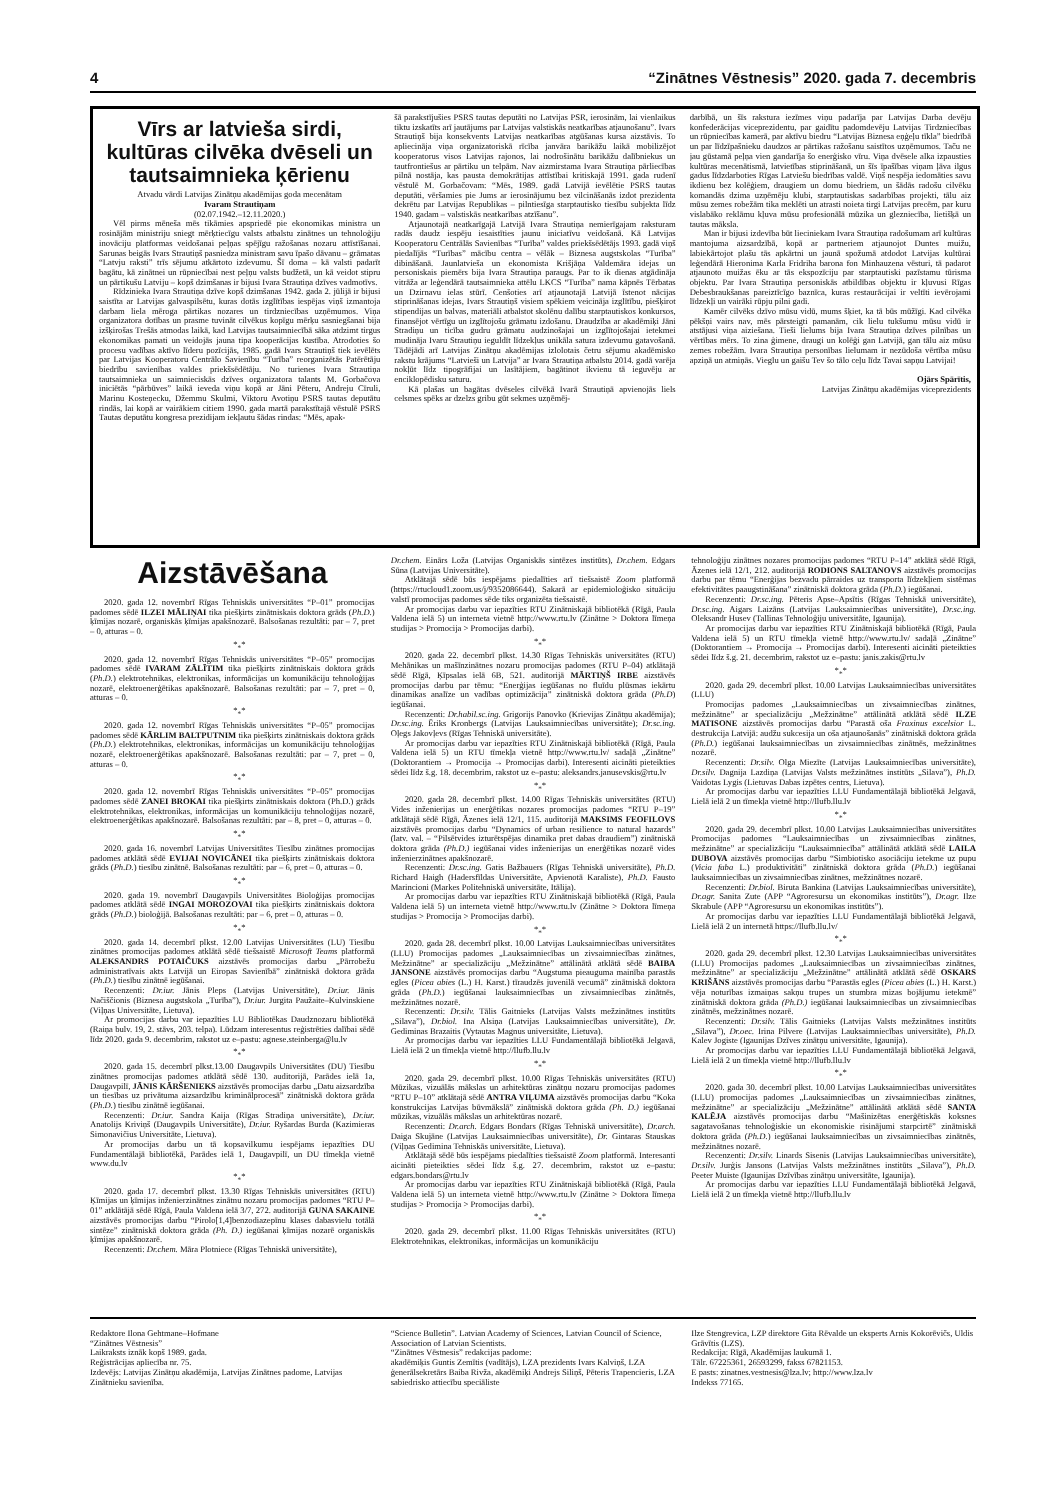4 “Zinātnes Vēstnesis” 2020. gada 7. decembris
Vīrs ar latvieša sirdi, kultūras cilvēka dvēseli un tautsaimnieka ķērienu
Atvadu vārdi Latvijas Zinātņu akadēmijas goda mecenātam
Ivaram Strautiņam
(02.07.1942.–12.11.2020.)
Vēl pirms mēneša mēs tikāmies apspriedē pie ekonomikas ministra un rosinājām ministriju sniegt mērķtiecīgu valsts atbalstu zinātnes un tehnoloģiju inovāciju platformas veidošanai peļņas spējīgu ražošanas nozaru attīstīšanai. Sarunas beigās Ivars Strautiņš pasniedza ministram savu īpašo dāvanu – grāmatas “Latvju raksti” trīs sējumu atkārtoto izdevumu. Šī doma – kā valsti padarīt bagātu, kā zinātnei un rūpniecībai nest peļņu valsts budžetā, un kā veidot stipru un pārtikušu Latviju – kopš dzimšanas ir bijusi Ivara Strautiņa dzīves vadmotīvs.
Rīdzinieka Ivara Strautiņa dzīve kopš dzimšanas 1942. gada 2. jūlijā ir bijusi saistīta ar Latvijas galvaspilsētu, kuras dotās izglītības iespējas viņš izmantoja darbam liela mēroga pārtikas nozares un tirdzniecības uzņēmumos. Viņa organizatora dotības un prasme tuvināt cilvēkus kopīgu mērķu sasniegšanai bija izšķirošas Trešās atmodas laikā, kad Latvijas tautsaimniecībā sāka atdzimt tirgus ekonomikas pamati un veidojās jauna tipa kooperācijas kustība. Atrodoties šo procesu vadības aktīvo līderu pozīcijās, 1985. gadā Ivars Strautiņš tiek ievēlēts par Latvijas Kooperatoru Centrālo Savienību “Turība” reorganizētās Patērētāju biedrību savienības valdes priekšsēdētāju. No turienes Ivara Strautiņa tautsaimnieka un saimnieciskās dzīves organizatora talants M. Gorbačova iniciētās “pārbūves” laikā ieveda viņu kopā ar Jāni Pēteru, Andreju Cīruli, Marinu Kosteņecku, Džemmu Skulmi, Viktoru Avotiņu PSRS tautas deputātu rindās, lai kopā ar vairākiem citiem 1990. gada martā parakstītajā vēstulē PSRS Tautas deputātu kongresa prezidijam iekļautu šādas rindas: “Mēs, apak-
šā parakstījušies PSRS tautas deputāti no Latvijas PSR, ierosinām, lai vienlaikus tiktu izskatīts arī jautājums par Latvijas valstiskās neatkarības atjaunošanu”. Ivars Strautiņš bija konsekvents Latvijas neatkarības atgūšanas kursa aizstāvis. To apliecināja viņa organizatoriskā rīcība janvāra barikāžu laikā mobilizējot kooperatorus visos Latvijas rajonos, lai nodrošinātu barikāžu dalībniekus un tautfrontiešus ar pārtiku un telpām. Nav aizmirstama Ivara Strautiņa pārliecības pilnā nostāja, kas pausta demokrātijas attīstībai kritiskajā 1991. gada rudenī vēstulē M. Gorbačovam: “Mēs, 1989. gadā Latvijā ievēlētie PSRS tautas deputāti, vēršamies pie Jums ar ierosinājumu bez vilcināšanās izdot prezidenta dekrētu par Latvijas Republikas – pilntiesīga starptautisko tiesību subjekta līdz 1940. gadam – valstiskās neatkarības atzīšanu”.
Atjaunotajā neatkarīgajā Latvijā Ivara Strautiņa nemierīgajam raksturam radās daudz iespēju iesaistīties jaunu iniciatīvu veidošanā. Kā Latvijas Kooperatoru Centrālās Savienības “Turība” valdes priekšsēdētājs 1993. gadā viņš piedalījās “Turības” mācību centra – vēlāk – Biznesa augstskolas “Turība” dibināšanā. Jaunlatvieša un ekonomista Krišjāņa Valdemāra idejas un personiskais piemērs bija Ivara Strautiņa paraugs. Par to ik dienas atgādināja vitrāža ar leģendārā tautsaimnieka attēlu LKCS “Turība” nama kāpnēs Tērbatas un Dzirnavu ielas stūrī. Cenšoties arī atjaunotajā Latvijā īstenot nācijas stiprināšanas idejas, Ivars Strautiņš visiem spēkiem veicināja izglītību, piešķirot stipendijas un balvas, materiāli atbalstot skolēnu dalību starptautiskos konkursos, finansējot vērtīgu un izglītojošu grāmatu izdošanu. Draudzība ar akadēmiķi Jāni Stradiņu un ticība gudru grāmatu audzinošajai un izglītojošajai ietekmei mudināja Ivaru Strautiņu ieguldīt līdzekļus unikāla satura izdevumu gatavošanā. Tādējādi arī Latvijas Zinātņu akadēmijas izlolotais četru sējumu akadēmisko rakstu krājums “Latvieši un Latvija” ar Ivara Strautiņa atbalstu 2014. gadā varēja nokļūt līdz tipogrāfijai un lasītājiem, bagātinot ikvienu tā ieguvēju ar enciklopēdisku saturu.
Kā plašas un bagātas dvēseles cilvēkā Ivarā Strautiņā apvienojās liels celsmes spēks ar dzelzs gribu gūt sekmes uzņēmēj-
darbībā, un šīs rakstura iezīmes viņu padarīja par Latvijas Darba devēju konfederācijas viceprezidentu, par gaidītu padomdevēju Latvijas Tirdzniecības un rūpniecības kamerā, par aktīvu biedru “Latvijas Biznesa eņģeļu tīkla” biedrībā un par līdzīpašnieku daudzos ar pārtikas ražošanu saistītos uzņēmumos. Taču ne jau gūstamā peļņa vien gandarīja šo enerģisko vīru. Viņa dvēsele alka izpausties kultūras mecenātismā, latvietības stiprināšanā, un šīs īpašības viņam ļāva ilgus gadus līdzdarboties Rīgas Latviešu biedrības valdē. Viņš nespēja iedomāties savu ikdienu bez kolēģiem, draugiem un domu biedriem, un šādās radošu cilvēku komandās dzima uzņēmēju klubi, starptautiskas sadarbības projekti, tālu aiz mūsu zemes robežām tika meklēti un atrasti noieta tirgi Latvijas precēm, par kuru vislabāko reklāmu kļuva mūsu profesionālā mūzika un glezniecība, lietišķā un tautas māksla.
Man ir bijusi izdevība būt liecinie­kam Ivara Strautiņa radošumam arī kultūras mantojuma aizsardzībā, kopā ar partneriem atjaunojot Duntes muižu, labiekārtojot plašu tās apkārtni un jaunā spožumā atdodot Latvijas kultūrai leģendārā Hieronima Karla Fridriha barona fon Minhauzena vēsturi, tā padarot atjaunoto muižas ēku ar tās ekspozīciju par starptautiski pazīstamu tūrisma objektu. Par Ivara Strautiņa personiskās atbildības objektu ir kļuvusi Rīgas Debesbraukšanas pareiztīcīgo baznīca, kuras restaurācijai ir veltīti ievērojami līdzekļi un vairāki rūpju pilni gadi.
Kamēr cilvēks dzīvo mūsu vidū, mums šķiet, ka tā būs mūžīgi. Kad cilvēka pēkšņi vairs nav, mēs pārsteigti pamanām, cik lielu tukšumu mūsu vidū ir atstājusi viņa aiziešana. Tieši lielums bija Ivara Strautiņa dzīves pilnības un vērtības mērs. To zina ģimene, draugi un kolēģi gan Latvijā, gan tālu aiz mūsu zemes robežām. Ivara Strautiņa personības lielumam ir nezūdoša vērtība mūsu apziņā un atmiņās. Vieglu un gaišu Tev šo tālo ceļu līdz Tavai sapņu Latvijai!
Ojārs Spārītis,
Latvijas Zinātņu akadēmijas viceprezidents
Aizstāvēšana
2020. gada 12. novembrī Rīgas Tehniskās universitātes “P–01” promocijas padomes sēdē ILZEI MĀLIŅAI tika piešķirts zinātniskais doktora grāds (Ph.D.) ķīmijas nozarē, organiskās ķīmijas apakšnozarē. Balsošanas rezultāti: par – 7, pret – 0, atturas – 0.
*<sub>*</sub>*
2020. gada 12. novembrī Rīgas Tehniskās universitātes “P–05” promocijas padomes sēdē IVARAM ZĀLĪTIM tika piešķirts zinātniskais doktora grāds (Ph.D.) elektrotehnikas, elektronikas, informācijas un komunikāciju tehnoloģijas nozarē, elektroenerģētikas apakšnozarē. Balsošanas rezultāti: par – 7, pret – 0, atturas – 0.
*<sub>*</sub>*
2020. gada 12. novembrī Rīgas Tehniskās universitātes “P–05” promocijas padomes sēdē KĀRLIM BALTPUTNIM tika piešķirts zinātniskais doktora grāds (Ph.D.) elektrotehnikas, elektronikas, informācijas un komunikāciju tehnoloģijas nozarē, elektroenerģētikas apakšnozarē. Balsošanas rezultāti: par – 7, pret – 0, atturas – 0.
*<sub>*</sub>*
2020. gada 12. novembrī Rīgas Tehniskās universitātes “P–05” promocijas padomes sēdē ZANEI BROKAI tika piešķirts zinātniskais doktora (Ph.D.) grāds elektrotehnikas, elektronikas, informācijas un komunikāciju tehnoloģijas nozarē, elektroenerģētikas apakšnozarē. Balsošanas rezultāti: par – 8, pret – 0, atturas – 0.
*<sub>*</sub>*
2020. gada 16. novembrī Latvijas Universitātes Tiesību zinātnes promocijas padomes atklātā sēdē EVIJAI NOVICĀNEI tika piešķirts zinātniskais doktora grāds (Ph.D.) tiesību zinātnē. Balsošanas rezultāti: par – 6, pret – 0, atturas – 0.
*<sub>*</sub>*
2020. gada 19. novembrī Daugavpils Universitātes Bioloģijas promocijas padomes atklātā sēdē INGAI MOROZOVAI tika piešķirts zinātniskais doktora grāds (Ph.D.) bioloģijā. Balsošanas rezultāti: par – 6, pret – 0, atturas – 0.
*<sub>*</sub>*
2020. gada 14. decembrī plkst. 12.00 Latvijas Universitātes (LU) Tiesību zinātnes promocijas padomes atklātā sēdē tiešsaistē Microsoft Teams platformā ALEKSANDRS POTAIČUKS aizstāvēs promocijas darbu „Pārrobežu administratīvais akts Latvijā un Eiropas Savienībā” zinātniskā doktora grāda (Ph.D.) tiesību zinātnē iegūšanai.
Recenzenti: Dr.iur. Jānis Pleps (Latvijas Universitāte), Dr.iur. Jānis Načiščionis (Biznesa augstskola „Turība”), Dr.iur. Jurgita Paužaite–Kulvinskiene (Viļņas Universitāte, Lietuva).
Ar promocijas darbu var iepazīties LU Bibliotēkas Daudznozaru bibliotēkā (Raiņa bulv. 19, 2. stāvs, 203. telpa). Lūdzam interesentus reģistrēties dalībai sēdē līdz 2020. gada 9. decembrim, rakstot uz e–pastu: agnese.steinberga@lu.lv
*<sub>*</sub>*
2020. gada 15. decembrī plkst.13.00 Daugavpils Universitātes (DU) Tiesību zinātnes promocijas padomes atklātā sēdē 130. auditorijā, Parādes ielā 1a, Daugavpilī, JĀNIS KĀRŠENIEKS aizstāvēs promocijas darbu „Datu aizsardzība un tiesības uz privātuma aizsardzību kriminālprocesā” zinātniskā doktora grāda (Ph.D.) tiesību zinātnē iegūšanai.
Recenzenti: Dr.iur. Sandra Kaija (Rīgas Stradiņa universitāte), Dr.iur. Anatolijs Kriviņš (Daugavpils Universitāte), Dr.iur. Ryšardas Burda (Kazimieras Simonavičius Universitāte, Lietuva).
Ar promocijas darbu un tā kopsavilkumu iespējams iepazīties DU Fundamentālajā bibliotēkā, Parādes ielā 1, Daugavpilī, un DU tīmekļa vietnē www.du.lv
*<sub>*</sub>*
2020. gada 17. decembrī plkst. 13.30 Rīgas Tehniskās universitātes (RTU) Ķīmijas un ķīmijas inženierzinātnes zinātnu nozaru promocijas padomes “RTU P–01” atklātājā sēdē Rīgā, Paula Valdena ielā 3/7, 272. auditorijā GUNA SAKAINE aizstāvēs promocijas darbu “Pirolo[1,4]benzodiazepīnu klases dabasvielu totālā sintēze” zinātniskā doktora grāda (Ph. D.) iegūšanai ķīmijas nozarē organiskās ķīmijas apakšnozarē.
Recenzenti: Dr.chem. Māra Plotniece (Rīgas Tehniskā universitāte),
Dr.chem. Einārs Loža (Latvijas Organiskās sintēzes institūts), Dr.chem. Edgars Sūna (Latvijas Universitāte).
Atklātajā sēdē būs iespējams piedalīties arī tiešsaistē Zoom platformā (https://rtucloud1.zoom.us/j/9352086644). Sakarā ar epidemioloģisko situāciju valstī promocijas padomes sēde tiks organizēta tiešsaistē.
Ar promocijas darbu var iepazīties RTU Zinātniskajā bibliotēkā (Rīgā, Paula Valdena ielā 5) un interneta vietnē http://www.rtu.lv (Zinātne > Doktora līmeņa studijas > Promocija > Promocijas darbi).
*<sub>*</sub>*
2020. gada 22. decembrī plkst. 14.30 Rīgas Tehniskās universitātes (RTU) Mehānikas un mašīnzinātnes nozaru promocijas padomes (RTU P–04) atklātajā sēdē Rīgā, Ķīpsalas ielā 6B, 521. auditorijā MĀRTIŅŠ IRBE aizstāvēs promocijas darbu par tēmu: “Enerģijas iegūšanas no fluīdu plūsmas iekārtu dinamikas analīze un vadības optimizācija” zinātniskā doktora grāda (Ph.D) iegūšanai.
Recenzenti: Dr.habil.sc.ing. Grigorijs Panovko (Krievijas Zinātņu akadēmija); Dr.sc.ing. Ēriks Kronbergs (Latvijas Lauksaimniecības universitāte); Dr.sc.ing. Oļegs Jakovļevs (Rīgas Tehniskā universitāte).
Ar promocijas darbu var iepazīties RTU Zinātniskajā bibliotēkā (Rīgā, Paula Valdena ielā 5) un RTU tīmekļa vietnē http://www.rtu.lv/ sadaļā „Zinātne” (Doktorantiem → Promocija → Promocijas darbi). Interesenti aicināti pieteikties sēdei līdz š.g. 18. decembrim, rakstot uz e–pastu: aleksandrs.janusevskis@rtu.lv
*<sub>*</sub>*
2020. gada 28. decembrī plkst. 14.00 Rīgas Tehniskās universitātes (RTU) Vides inženierijas un enerģētikas nozares promocijas padomes “RTU P–19” atklātajā sēdē Rīgā, Āzenes ielā 12/1, 115. auditorijā MAKSIMS FEOFILOVS aizstāvēs promocijas darbu “Dynamics of urban resilience to natural hazards” (latv. val. – “Pilsētvides izturētspējas dinamika pret dabas draudiem”) zinātniskā doktora grāda (Ph.D.) iegūšanai vides inženierijas un enerģētikas nozarē vides inženierzinātnes apakšnozarē.
Recenzenti: Dr.sc.ing. Gatis Bažbauers (Rīgas Tehniskā universitāte), Ph.D. Richard Haigh (Hadersfīldas Universitāte, Apvienotā Karaliste), Ph.D. Fausto Marincioni (Markes Politehniskā universitāte, Itālija).
Ar promocijas darbu var iepazīties RTU Zinātniskajā bibliotēkā (Rīgā, Paula Valdena ielā 5) un interneta vietnē http://www.rtu.lv (Zinātne > Doktora līmeņa studijas > Promocija > Promocijas darbi).
*<sub>*</sub>*
2020. gada 28. decembrī plkst. 10.00 Latvijas Lauksaimniecības universitātes (LLU) Promocijas padomes „Lauksaimniecības un zivsaimniecības zinātnes, Mežzinātne” ar specializāciju „Mežzinātne” attālinātā atklātā sēdē BAIBA JANSONE aizstāvēs promocijas darbu “Augstuma pieauguma mainība parastās egles (Picea abies (L.) H. Karst.) tīraudzēs juvenilā vecumā” zinātniskā doktora grāda (Ph.D.) iegūšanai lauksaimniecības un zivsaimniecības zinātnēs, mežzinātnes nozarē.
Recenzenti: Dr.silv. Tālis Gaitnieks (Latvijas Valsts mežzinātnes institūts „Silava”), Dr.biol. Ina Alsiņa (Latvijas Lauksaimniecības universitāte), Dr. Gediminas Brazaitis (Vytautas Magnus universitāte, Lietuva).
Ar promocijas darbu var iepazīties LLU Fundamentālajā bibliotēkā Jelgavā, Lielā ielā 2 un tīmekļa vietnē http://llufb.llu.lv
*<sub>*</sub>*
2020. gada 29. decembrī plkst. 10.00 Rīgas Tehniskās universitātes (RTU) Mūzikas, vizuālās mākslas un arhitektūras zinātņu nozaru promocijas padomes “RTU P–10” atklātajā sēdē ANTRA VIĻUMA aizstāvēs promocijas darbu “Koka konstrukcijas Latvijas būvmākslā” zinātniskā doktora grāda (Ph. D.) iegūšanai mūzikas, vizuālās mākslas un arhitektūras nozarē.
Recenzenti: Dr.arch. Edgars Bondars (Rīgas Tehniskā universitāte), Dr.arch. Daiga Skujāne (Latvijas Lauksaimniecības universitāte), Dr. Gintaras Stauskas (Viļņas Gedimina Tehniskās universitāte, Lietuva).
Atklātajā sēdē būs iespējams piedalīties tiešsaistē Zoom platformā. Interesanti aicināti pieteikties sēdei līdz š.g. 27. decembrim, rakstot uz e–pastu: edgars.bondars@rtu.lv
Ar promocijas darbu var iepazīties RTU Zinātniskajā bibliotēkā (Rīgā, Paula Valdena ielā 5) un interneta vietnē http://www.rtu.lv (Zinātne > Doktora līmeņa studijas > Promocija > Promocijas darbi).
*<sub>*</sub>*
2020. gada 29. decembrī plkst. 11.00 Rīgas Tehniskās universitātes (RTU) Elektrotehnikas, elektronikas, informācijas un komunikāciju
tehnoloģiju zinātnes nozares promocijas padomes “RTU P–14” atklātā sēdē Rīgā, Āzenes ielā 12/1, 212. auditorijā RODIONS SALTANOVS aizstāvēs promocijas darbu par tēmu “Enerģijas bezvadu pārraides uz transporta līdzekļiem sistēmas efektivitātes paaugstināšana” zinātniskā doktora grāda (Ph.D.) iegūšanai.
Recenzenti: Dr.sc.ing. Pēteris Apse–Apsītis (Rīgas Tehniskā universitāte), Dr.sc.ing. Aigars Laizāns (Latvijas Lauksaimniecības universitāte), Dr.sc.ing. Oleksandr Husev (Tallinas Tehnoloģiju universitāte, Igaunija).
Ar promocijas darbu var iepazīties RTU Zinātniskajā bibliotēkā (Rīgā, Paula Valdena ielā 5) un RTU tīmekļa vietnē http://www.rtu.lv/ sadaļā „Zinātne” (Doktorantiem → Promocija → Promocijas darbi). Interesenti aicināti pieteikties sēdei līdz š.g. 21. decembrim, rakstot uz e–pastu: janis.zakis@rtu.lv
*<sub>*</sub>*
2020. gada 29. decembrī plkst. 10.00 Latvijas Lauksaimniecības universitātes (LLU)
Promocijas padomes „Lauksaimniecības un zivsaimniecības zinātnes, mežzinātne” ar specializāciju „Mežzinātne” attālinātā atklātā sēdē ILZE MATISONE aizstāvēs promocijas darbu “Parastā oša Fraxinus excelsior L. destrukcija Latvijā: audžu sukcesija un oša atjaunošanās” zinātniskā doktora grāda (Ph.D.) iegūšanai lauksaimniecības un zivsaimniecības zinātnēs, mežzinātnes nozarē.
Recenzenti: Dr.silv. Olga Miezīte (Latvijas Lauksaimniecības universitāte), Dr.silv. Dagnija Lazdiņa (Latvijas Valsts mežzinātnes institūts „Silava”), Ph.D. Vaidotas Lygis (Lietuvas Dabas izpētes centrs, Lietuva).
Ar promocijas darbu var iepazīties LLU Fundamentālajā bibliotēkā Jelgavā, Lielā ielā 2 un tīmekļa vietnē http://llufb.llu.lv
*<sub>*</sub>*
2020. gada 29. decembrī plkst. 10.00 Latvijas Lauksaimniecības universitātes Promocijas padomes “Lauksaimniecības un zivsaimniecības zinātnes, mežzinātne” ar specializāciju “Lauksaimniecība” attālinātā atklātā sēdē LAILA DUBOVA aizstāvēs promocijas darbu “Simbiotisko asociāciju ietekme uz pupu (Vicia faba L.) produktivitāti” zinātniskā doktora grāda (Ph.D.) iegūšanai lauksaimniecības un zivsaimniecības zinātnes, mežzinātnes nozarē.
Recenzenti: Dr.biol. Biruta Bankina (Latvijas Lauksaimniecības universitāte), Dr.agr. Sanita Zute (APP “Agroresursu un ekonomikas institūts”), Dr.agr. Ilze Skrabule (APP “Agroresursu un ekonomikas institūts”).
Ar promocijas darbu var iepazīties LLU Fundamentālajā bibliotēkā Jelgavā, Lielā ielā 2 un internetā https://llufb.llu.lv/
*<sub>*</sub>*
2020. gada 29. decembrī plkst. 12.30 Latvijas Lauksaimniecības universitātes (LLU) Promocijas padomes „Lauksaimniecības un zivsaimniecības zinātnes, mežzinātne” ar specializāciju „Mežzinātne” attālinātā atklātā sēdē OSKARS KRIŠĀNS aizstāvēs promocijas darbu “Parastās egles (Picea abies (L.) H. Karst.) vēja noturības izmaiņas sakņu trupes un stumbra mizas bojājumu ietekmē” zinātniskā doktora grāda (Ph.D.) iegūšanai lauksaimniecības un zivsaimniecības zinātnēs, mežzinātnes nozarē.
Recenzenti: Dr.silv. Tālis Gaitnieks (Latvijas Valsts mežzinātnes institūts „Silava”), Dr.oec. Irina Pilvere (Latvijas Lauksaimniecības universitāte), Ph.D. Kalev Jogiste (Igaunijas Dzīves zinātņu universitāte, Igaunija).
Ar promocijas darbu var iepazīties LLU Fundamentālajā bibliotēkā Jelgavā, Lielā ielā 2 un tīmekļa vietnē http://llufb.llu.lv
*<sub>*</sub>*
2020. gada 30. decembrī plkst. 10.00 Latvijas Lauksaimniecības universitātes (LLU) promocijas padomes „Lauksaimniecības un zivsaimniecības zinātnes, mežzinātne” ar specializāciju „Mežzinātne” attālinātā atklātā sēdē SANTA KALĒJA aizstāvēs promocijas darbu “Mašinizētas enerģētiskās koksnes sagatavošanas tehnoloģiskie un ekonomiskie risinājumi starpcirtē” zinātniskā doktora grāda (Ph.D.) iegūšanai lauksaimniecības un zivsaimniecības zinātnēs, mežzinātnes nozarē.
Recenzenti: Dr.silv. Linards Sisenis (Latvijas Lauksaimniecības universitāte), Dr.silv. Jurģis Jansons (Latvijas Valsts mežzinātnes institūts „Silava”), Ph.D. Peeter Muiste (Igaunijas Dzīvības zinātņu universitāte, Igaunija).
Ar promocijas darbu var iepazīties LLU Fundamentālajā bibliotēkā Jelgavā, Lielā ielā 2 un tīmekļa vietnē http://llufb.llu.lv
Redaktore Ilona Gehtmane–Hofmane
“Zinātnes Vēstnesis”
Laikraksts iznāk kopš 1989. gada.
Reģistrācijas apliecība nr. 75.
Izdevējs: Latvijas Zinātņu akadēmija, Latvijas Zinātnes padome, Latvijas Zinātnieku savienība.
“Science Bulletin”. Latvian Academy of Sciences, Latvian Council of Science, Association of Latvian Scientists.
“Zinātnes Vēstnesis” redakcijas padome:
akadēmiķis Guntis Zemītis (vadītājs), LZA prezidents Ivars Kalviņš, LZA ģenerālsekretārs Baiba Rivža, akadēmiķi Andrejs Siliņš, Pēteris Trapencieris, LZA sabiedrisko attiecību speciāliste
Ilze Stengrevica, LZP direktore Gita Rēvalde un eksperts Arnis Kokorēvičs, Uldis Grāvītis (LZS).
Redakcija: Rīgā, Akadēmijas laukumā 1.
Tālr. 67225361, 26593299, fakss 67821153.
E pasts: zinatnes.vestnesis@lza.lv; http://www.lza.lv
Indekss 77165.